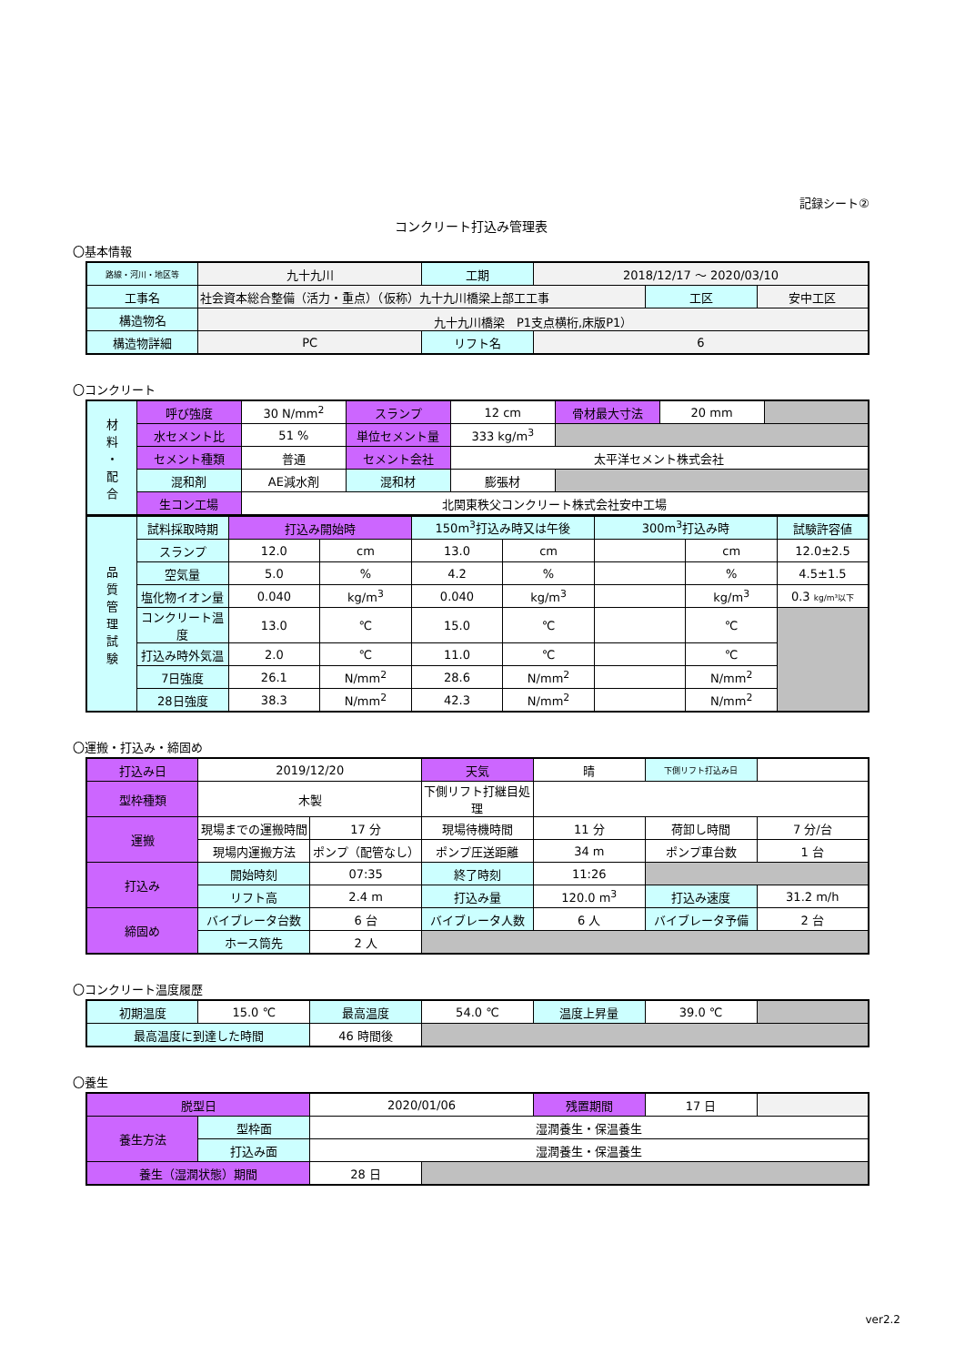記録シート②
コンクリート打込み管理表
〇基本情報
| 路線・河川・地区等 | 九十九川 | 工期 | 2018/12/17 ～ 2020/03/10 | | |
| 工事名 | 社会資本総合整備（活力・重点）（仮称）九十九川橋梁上部工工事 | | | 工区 | 安中工区 |
| 構造物名 | 九十九川橋梁 P1支点横桁,床版P1） | | | | |
| 構造物詳細 | PC | リフト名 | 6 | | |
〇コンクリート
| 材 料 ・ 配 合 | 呼び強度 | 30 N/mm<sup>2</sup> | スランプ | 12 cm | 骨材最大寸法 | 20 mm | |
| | 水セメント比 | 51 % | 単位セメント量 | 333 kg/m<sup>3</sup> | | | |
| | セメント種類 | 普通 | セメント会社 | 太平洋セメント株式会社 | | | |
| | 混和剤 | AE減水剤 | 混和材 | 膨張材 | | | |
| | 生コン工場 | 北関東秩父コンクリート株式会社安中工場 | | | | | |
| 品 質 管 理 試 験 | 試料採取時期 | 打込み開始時 | | 150m<sup>3</sup>打込み時又は午後 | | 300m<sup>3</sup>打込み時 | | 試験許容値 |
| | スランプ | 12.0 | cm | 13.0 | cm | | cm | 12.0±2.5 |
| | 空気量 | 5.0 | % | 4.2 | % | | % | 4.5±1.5 |
| | 塩化物イオン量 | 0.040 | kg/m<sup>3</sup> | 0.040 | kg/m<sup>3</sup> | | kg/m<sup>3</sup> | 0.3 kg/m³以下 |
| | コンクリート温度 | 13.0 | ℃ | 15.0 | ℃ | | ℃ | |
| | 打込み時外気温 | 2.0 | ℃ | 11.0 | ℃ | | ℃ | |
| | 7日強度 | 26.1 | N/mm<sup>2</sup> | 28.6 | N/mm<sup>2</sup> | | N/mm<sup>2</sup> | |
| | 28日強度 | 38.3 | N/mm<sup>2</sup> | 42.3 | N/mm<sup>2</sup> | | N/mm<sup>2</sup> | |
〇運搬・打込み・締固め
| 打込み日 | 2019/12/20 | | 天気 | 晴 | 下側リフト打込み日 | |
| 型枠種類 | 木製 | | 下側リフト打継目処理 | | | |
| 運搬 | 現場までの運搬時間 | 17 分 | 現場待機時間 | 11 分 | 荷卸し時間 | 7 分/台 |
| | 現場内運搬方法 | ポンプ（配管なし） | ポンプ圧送距離 | 34 m | ポンプ車台数 | 1 台 |
| 打込み | 開始時刻 | 07:35 | 終了時刻 | 11:26 | | |
| | リフト高 | 2.4 m | 打込み量 | 120.0 m<sup>3</sup> | 打込み速度 | 31.2 m/h |
| 締固め | バイブレータ台数 | 6 台 | バイブレータ人数 | 6 人 | バイブレータ予備 | 2 台 |
| | ホース筒先 | 2 人 | | | | |
〇コンクリート温度履歴
| 初期温度 | 15.0 ℃ | 最高温度 | 54.0 ℃ | 温度上昇量 | 39.0 ℃ | |
| 最高温度に到達した時間 | | 46 時間後 | | | | |
〇養生
| 脱型日 | | 2020/01/06 | | 残置期間 | 17 日 | |
| 養生方法 | 型枠面 | 湿潤養生・保温養生 | | | | |
| | 打込み面 | 湿潤養生・保温養生 | | | | |
| 養生（湿潤状態）期間 | | 28 日 | | | | |
ver2.2